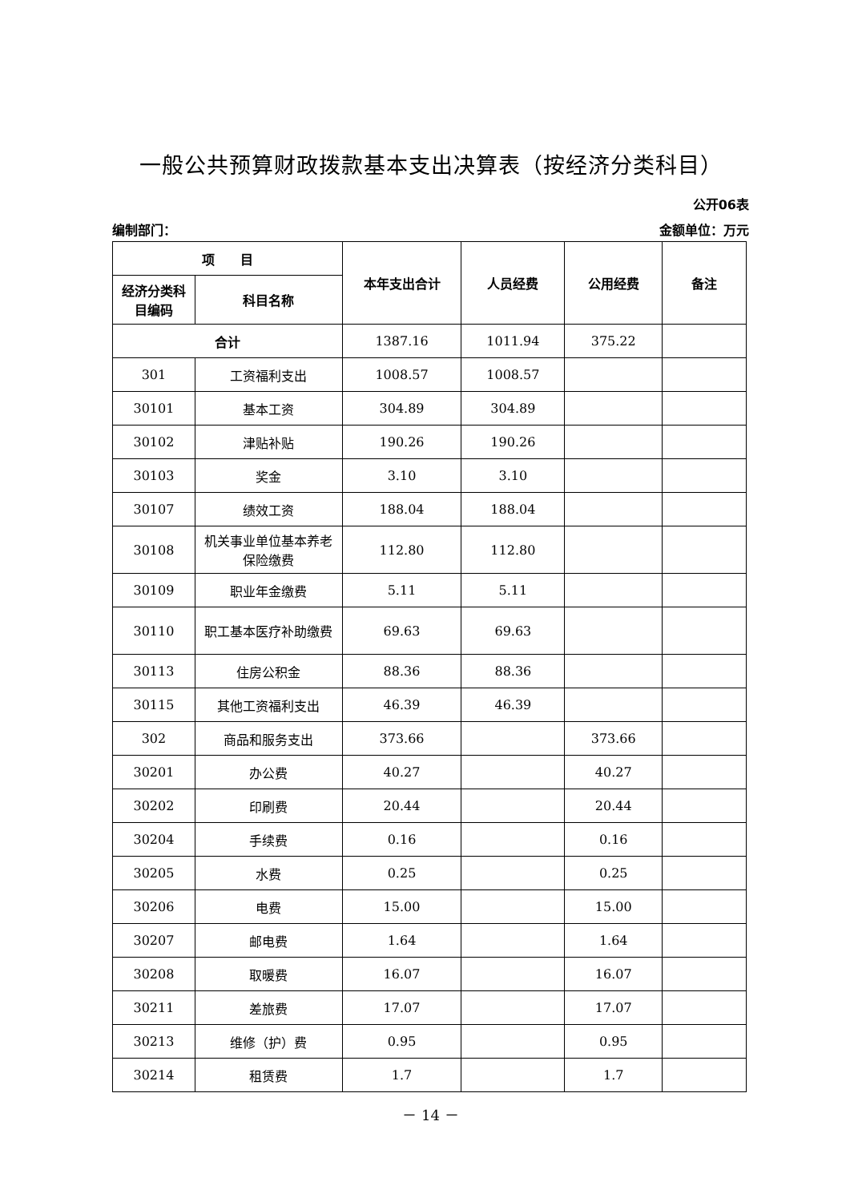一般公共预算财政拨款基本支出决算表（按经济分类科目）
公开06表
编制部门： 金额单位：万元
| 项 目 | | 本年支出合计 | 人员经费 | 公用经费 | 备注 |
| --- | --- | --- | --- | --- | --- |
| 经济分类科目编码 | 科目名称 | | | | |
| 合计 | | 1387.16 | 1011.94 | 375.22 | |
| 301 | 工资福利支出 | 1008.57 | 1008.57 | | |
| 30101 | 基本工资 | 304.89 | 304.89 | | |
| 30102 | 津贴补贴 | 190.26 | 190.26 | | |
| 30103 | 奖金 | 3.10 | 3.10 | | |
| 30107 | 绩效工资 | 188.04 | 188.04 | | |
| 30108 | 机关事业单位基本养老保险缴费 | 112.80 | 112.80 | | |
| 30109 | 职业年金缴费 | 5.11 | 5.11 | | |
| 30110 | 职工基本医疗补助缴费 | 69.63 | 69.63 | | |
| 30113 | 住房公积金 | 88.36 | 88.36 | | |
| 30115 | 其他工资福利支出 | 46.39 | 46.39 | | |
| 302 | 商品和服务支出 | 373.66 | | 373.66 | |
| 30201 | 办公费 | 40.27 | | 40.27 | |
| 30202 | 印刷费 | 20.44 | | 20.44 | |
| 30204 | 手续费 | 0.16 | | 0.16 | |
| 30205 | 水费 | 0.25 | | 0.25 | |
| 30206 | 电费 | 15.00 | | 15.00 | |
| 30207 | 邮电费 | 1.64 | | 1.64 | |
| 30208 | 取暖费 | 16.07 | | 16.07 | |
| 30211 | 差旅费 | 17.07 | | 17.07 | |
| 30213 | 维修（护）费 | 0.95 | | 0.95 | |
| 30214 | 租赁费 | 1.7 | | 1.7 | |
－ 14 －